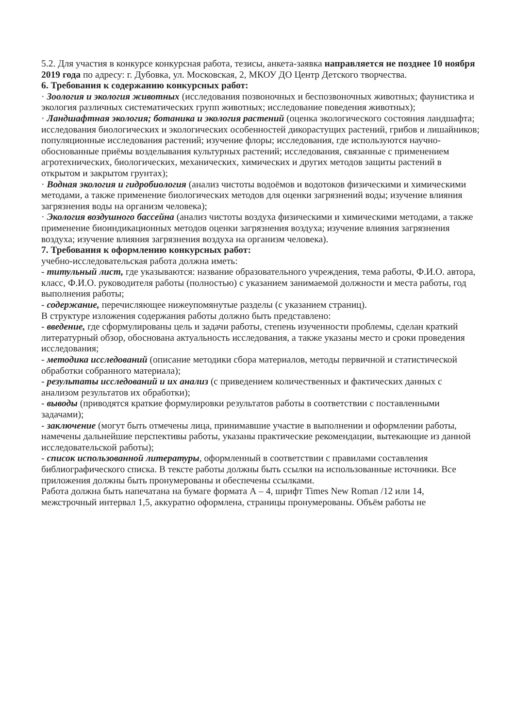5.2. Для участия в конкурсе конкурсная работа, тезисы, анкета-заявка направляется не позднее 10 ноября 2019 года по адресу: г. Дубовка, ул. Московская, 2, МКОУ ДО Центр Детского творчества.
6. Требования к содержанию конкурсных работ:
· Зоология и экология животных (исследования позвоночных и беспозвоночных животных; фаунистика и экология различных систематических групп животных; исследование поведения животных);
· Ландшафтная экология; ботаника и экология растений (оценка экологического состояния ландшафта; исследования биологических и экологических особенностей дикорастущих растений, грибов и лишайников; популяционные исследования растений; изучение флоры; исследования, где используются научно-обоснованные приёмы возделывания культурных растений; исследования, связанные с применением агротехнических, биологических, механических, химических и других методов защиты растений в открытом и закрытом грунтах);
· Водная экология и гидробиология (анализ чистоты водоёмов и водотоков физическими и химическими методами, а также применение биологических методов для оценки загрязнений воды; изучение влияния загрязнения воды на организм человека);
· Экология воздушного бассейна (анализ чистоты воздуха физическими и химическими методами, а также применение биоиндикационных методов оценки загрязнения воздуха; изучение влияния загрязнения воздуха; изучение влияния загрязнения воздуха на организм человека).
7. Требования к оформлению конкурсных работ:
учебно-исследовательская работа должна иметь:
- титульный лист, где указываются: название образовательного учреждения, тема работы, Ф.И.О. автора, класс, Ф.И.О. руководителя работы (полностью) с указанием занимаемой должности и места работы, год выполнения работы;
- содержание, перечисляющее нижеупомянутые разделы (с указанием страниц).
В структуре изложения содержания работы должно быть представлено:
- введение, где сформулированы цель и задачи работы, степень изученности проблемы, сделан краткий литературный обзор, обоснована актуальность исследования, а также указаны место и сроки проведения исследования;
- методика исследований (описание методики сбора материалов, методы первичной и статистической обработки собранного материала);
- результаты исследований и их анализ (с приведением количественных и фактических данных с анализом результатов их обработки);
- выводы (приводятся краткие формулировки результатов работы в соответствии с поставленными задачами);
- заключение (могут быть отмечены лица, принимавшие участие в выполнении и оформлении работы, намечены дальнейшие перспективы работы, указаны практические рекомендации, вытекающие из данной исследовательской работы);
- список использованной литературы, оформленный в соответствии с правилами составления библиографического списка. В тексте работы должны быть ссылки на использованные источники. Все приложения должны быть пронумерованы и обеспечены ссылками.
Работа должна быть напечатана на бумаге формата А – 4, шрифт Times New Roman /12 или 14, межстрочный интервал 1,5, аккуратно оформлена, страницы пронумерованы. Объём работы не